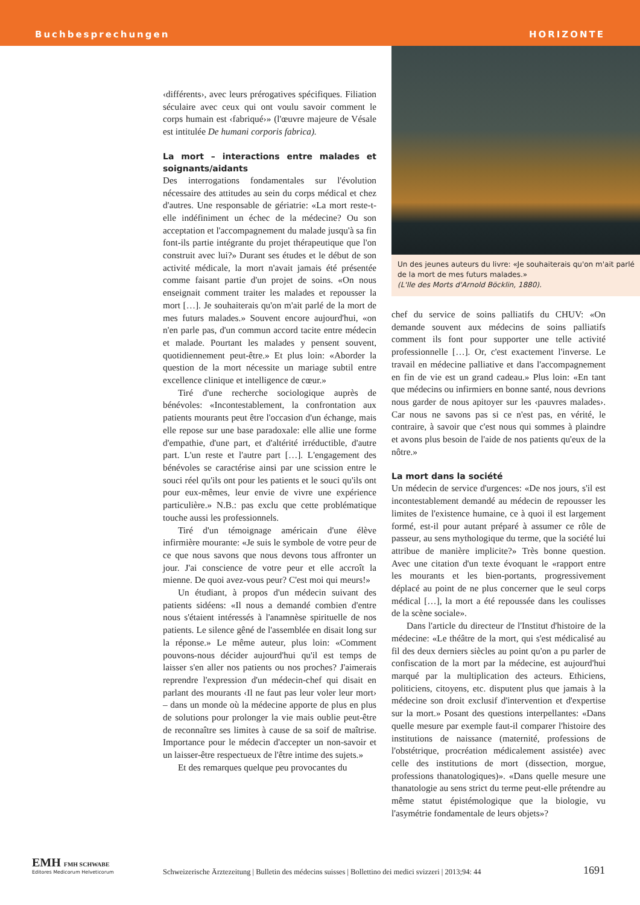Buchbesprechungen HORIZONTE
‹différents›, avec leurs prérogatives spécifiques. Filiation séculaire avec ceux qui ont voulu savoir comment le corps humain est ‹fabriqué›» (l'œuvre majeure de Vésale est intitulée De humani corporis fabrica).
La mort – interactions entre malades et soignants/aidants
Des interrogations fondamentales sur l'évolution nécessaire des attitudes au sein du corps médical et chez d'autres. Une responsable de gériatrie: «La mort reste-t-elle indéfiniment un échec de la médecine? Ou son acceptation et l'accompagnement du malade jusqu'à sa fin font-ils partie intégrante du projet thérapeutique que l'on construit avec lui?» Durant ses études et le début de son activité médicale, la mort n'avait jamais été présentée comme faisant partie d'un projet de soins. «On nous enseignait comment traiter les malades et repousser la mort […]. Je souhaiterais qu'on m'ait parlé de la mort de mes futurs malades.» Souvent encore aujourd'hui, «on n'en parle pas, d'un commun accord tacite entre médecin et malade. Pourtant les malades y pensent souvent, quotidiennement peut-être.» Et plus loin: «Aborder la question de la mort nécessite un mariage subtil entre excellence clinique et intelligence de cœur.»
Tiré d'une recherche sociologique auprès de bénévoles: «Incontestablement, la confrontation aux patients mourants peut être l'occasion d'un échange, mais elle repose sur une base paradoxale: elle allie une forme d'empathie, d'une part, et d'altérité irréductible, d'autre part. L'un reste et l'autre part […]. L'engagement des bénévoles se caractérise ainsi par une scission entre le souci réel qu'ils ont pour les patients et le souci qu'ils ont pour eux-mêmes, leur envie de vivre une expérience particulière.» N.B.: pas exclu que cette problématique touche aussi les professionnels.
Tiré d'un témoignage américain d'une élève infirmière mourante: «Je suis le symbole de votre peur de ce que nous savons que nous devons tous affronter un jour. J'ai conscience de votre peur et elle accroît la mienne. De quoi avez-vous peur? C'est moi qui meurs!»
Un étudiant, à propos d'un médecin suivant des patients sidéens: «Il nous a demandé combien d'entre nous s'étaient intéressés à l'anamnèse spirituelle de nos patients. Le silence gêné de l'assemblée en disait long sur la réponse.» Le même auteur, plus loin: «Comment pouvons-nous décider aujourd'hui qu'il est temps de laisser s'en aller nos patients ou nos proches? J'aimerais reprendre l'expression d'un médecin-chef qui disait en parlant des mourants ‹Il ne faut pas leur voler leur mort› – dans un monde où la médecine apporte de plus en plus de solutions pour prolonger la vie mais oublie peut-être de reconnaître ses limites à cause de sa soif de maîtrise. Importance pour le médecin d'accepter un non-savoir et un laisser-être respectueux de l'être intime des sujets.»
Et des remarques quelque peu provocantes du
Un des jeunes auteurs du livre: «Je souhaiterais qu'on m'ait parlé de la mort de mes futurs malades.»
(L'Ile des Morts d'Arnold Böcklin, 1880).
chef du service de soins palliatifs du CHUV: «On demande souvent aux médecins de soins palliatifs comment ils font pour supporter une telle activité professionnelle […]. Or, c'est exactement l'inverse. Le travail en médecine palliative et dans l'accompagnement en fin de vie est un grand cadeau.» Plus loin: «En tant que médecins ou infirmiers en bonne santé, nous devrions nous garder de nous apitoyer sur les ‹pauvres malades›. Car nous ne savons pas si ce n'est pas, en vérité, le contraire, à savoir que c'est nous qui sommes à plaindre et avons plus besoin de l'aide de nos patients qu'eux de la nôtre.»
La mort dans la société
Un médecin de service d'urgences: «De nos jours, s'il est incontestablement demandé au médecin de repousser les limites de l'existence humaine, ce à quoi il est largement formé, est-il pour autant préparé à assumer ce rôle de passeur, au sens mythologique du terme, que la société lui attribue de manière implicite?» Très bonne question. Avec une citation d'un texte évoquant le «rapport entre les mourants et les bien-portants, progressivement déplacé au point de ne plus concerner que le seul corps médical […], la mort a été repoussée dans les coulisses de la scène sociale».
Dans l'article du directeur de l'Institut d'histoire de la médecine: «Le théâtre de la mort, qui s'est médicalisé au fil des deux derniers siècles au point qu'on a pu parler de confiscation de la mort par la médecine, est aujourd'hui marqué par la multiplication des acteurs. Ethiciens, politiciens, citoyens, etc. disputent plus que jamais à la médecine son droit exclusif d'intervention et d'expertise sur la mort.» Posant des questions interpellantes: «Dans quelle mesure par exemple faut-il comparer l'histoire des institutions de naissance (maternité, professions de l'obstétrique, procréation médicalement assistée) avec celle des institutions de mort (dissection, morgue, professions thanatologiques)». «Dans quelle mesure une thanatologie au sens strict du terme peut-elle prétendre au même statut épistémologique que la biologie, vu l'asymétrie fondamentale de leurs objets»?
EMH FMH SCHWABE
Editores Medicorum Helveticorum
Schweizerische Ärztezeitung | Bulletin des médecins suisses | Bollettino dei medici svizzeri | 2013;94: 44
1691